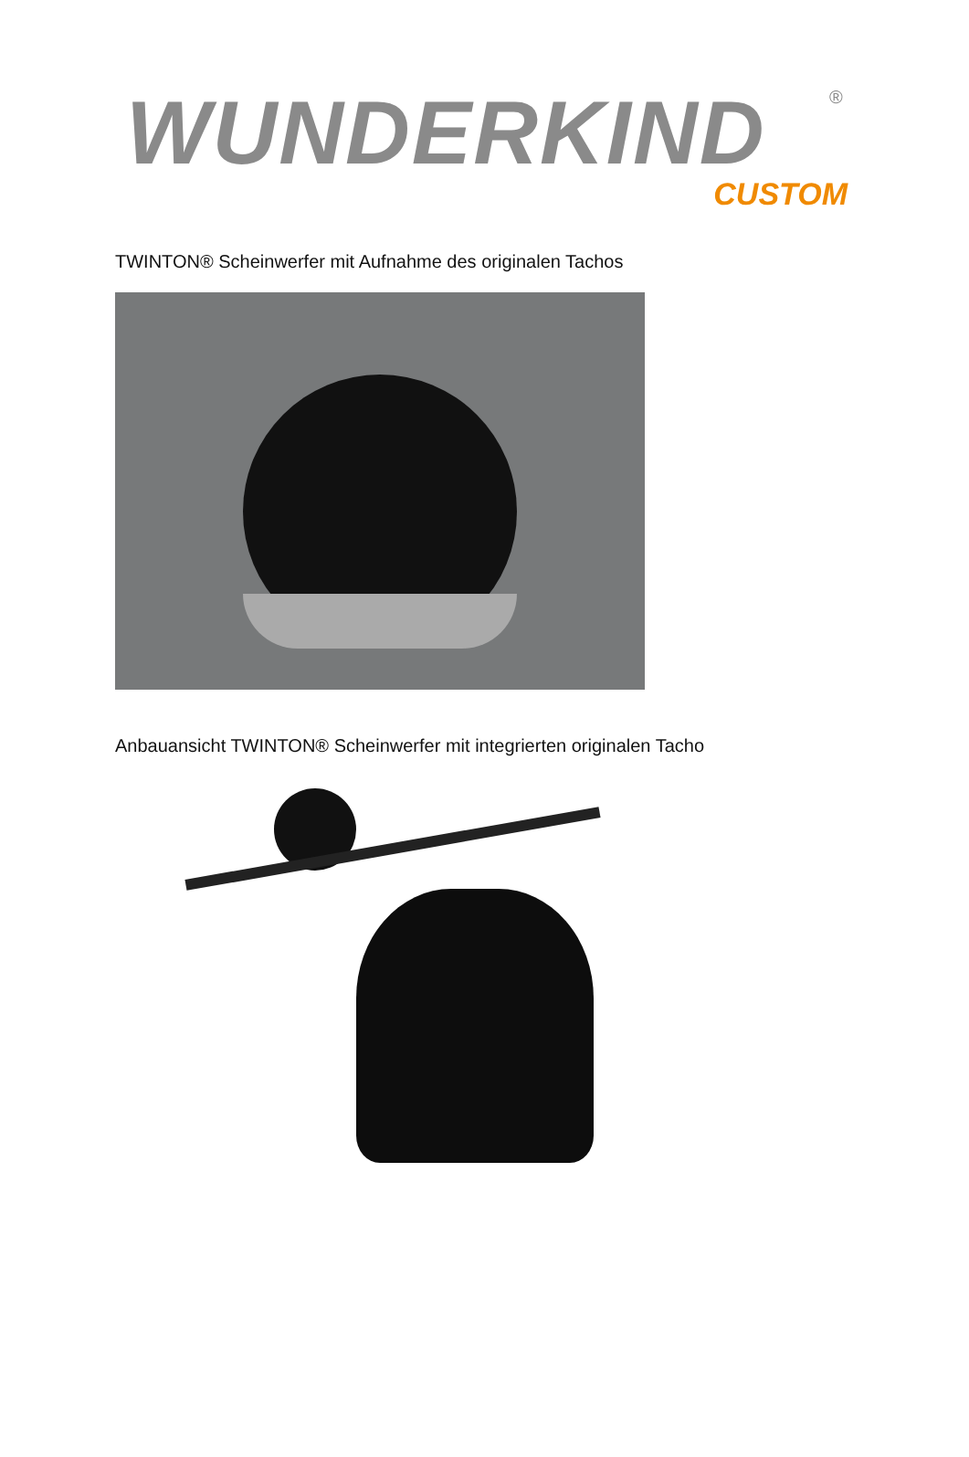WUNDERKIND
®
CUSTOM
TWINTON® Scheinwerfer mit Aufnahme des originalen Tachos
Anbauansicht TWINTON® Scheinwerfer mit integrierten originalen Tacho